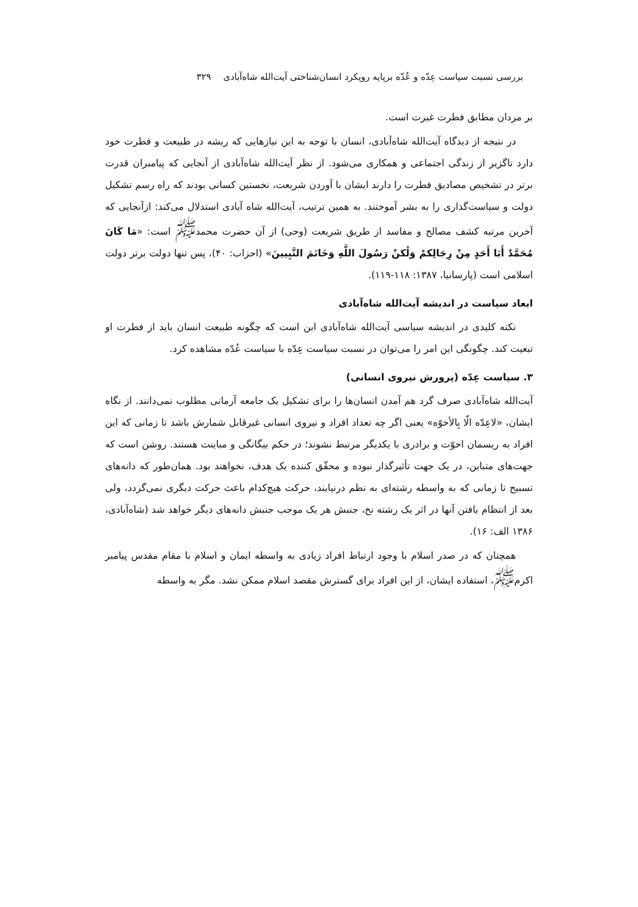بررسی نسبت سیاست عِدّه و عُدّه برپایه رویکرد انسان‌شناختی آیت‌الله شاه‌آبادی ۳۲۹
بر مردان مطابق فطرت غیرت است.
در نتیجه از دیدگاه آیت‌الله شاه‌آبادی، انسان با توجه به این نیازهایی که ریشه در طبیعت و فطرت خود دارد ناگزیر از زندگی اجتماعی و همکاری می‌شود. از نظر آیت‌الله شاه‌آبادی از آنجایی که پیامبران قدرت برتر در تشخیص مصادیق فطرت را دارند ایشان با آوردن شریعت، نخستین کسانی بودند که راه رسم تشکیل دولت و سیاست‌گذاری را به بشر آموختند. به همین ترتیب، آیت‌الله شاه آبادی استدلال می‌کند: ازآنجایی که آخرین مرتبه کشف مصالح و مفاسد از طریق شریعت (وحی) از آن حضرت محمد<sup>ﷺ</sup> است: «مَا کَانَ مُحَمَّدٌ أَبَا أَحَدٍ مِنْ رِجَالِکمْ وَلَٰکنْ رَسُولَ اللَّهِ وَخَاتَمَ النَّبِیینَ» (احزاب: ۴۰)، پس تنها دولت برتر دولت اسلامی است (پارسانیا، ۱۳۸۷: ۱۱۸-۱۱۹).
ابعاد سیاست در اندیشه آیت‌الله شاه‌آبادی
نکته کلیدی در اندیشه سیاسی آیت‌الله شاه‌آبادی این است که چگونه طبیعت انسان باید از فطرت او تبعیت کند. چگونگی این امر را می‌توان در نسبت سیاست عِدّه با سیاست عُدّه مشاهده کرد.
۳. سیاست عِدّه (پرورش نیروی انسانی)
آیت‌الله شاه‌آبادی صرف گرد هم آمدن انسان‌ها را برای تشکیل یک جامعه آرمانی مطلوب نمی‌دانند. از نگاه ایشان، «لاعِدّه الّا بِالأخوّه» یعنی اگر چه تعداد افراد و نیروی انسانی غیرقابل شمارش باشد تا زمانی که این افراد به ریسمان اخوّت و برادری با یکدیگر مرتبط نشوند؛ در حکم بیگانگی و مباینت هستند. روشن است که جهت‌های متباین، در یک جهت تأثیرگذار نبوده و محقّق کننده یک هدف، نخواهند بود. همان‌طور که دانه‌های تسبیح تا زمانی که به واسطه رشته‌ای به نظم درنیایند، حرکت هیچ‌کدام باعث حرکت دیگری نمی‌گردد، ولی بعد از انتظام یافتن آنها در اثر یک رشته نخ، جنبش هر یک موجب جنبش دانه‌های دیگر خواهد شد (شاه‌آبادی، ۱۳۸۶ الف: ۱۶).
همچنان که در صدر اسلام با وجود ارتباط افراد زیادی به واسطه ایمان و اسلام با مقام مقدس پیامبر اکرم<sup>ﷺ</sup>، استفاده ایشان، از این افراد برای گسترش مقصد اسلام ممکن نشد. مگر به واسطه